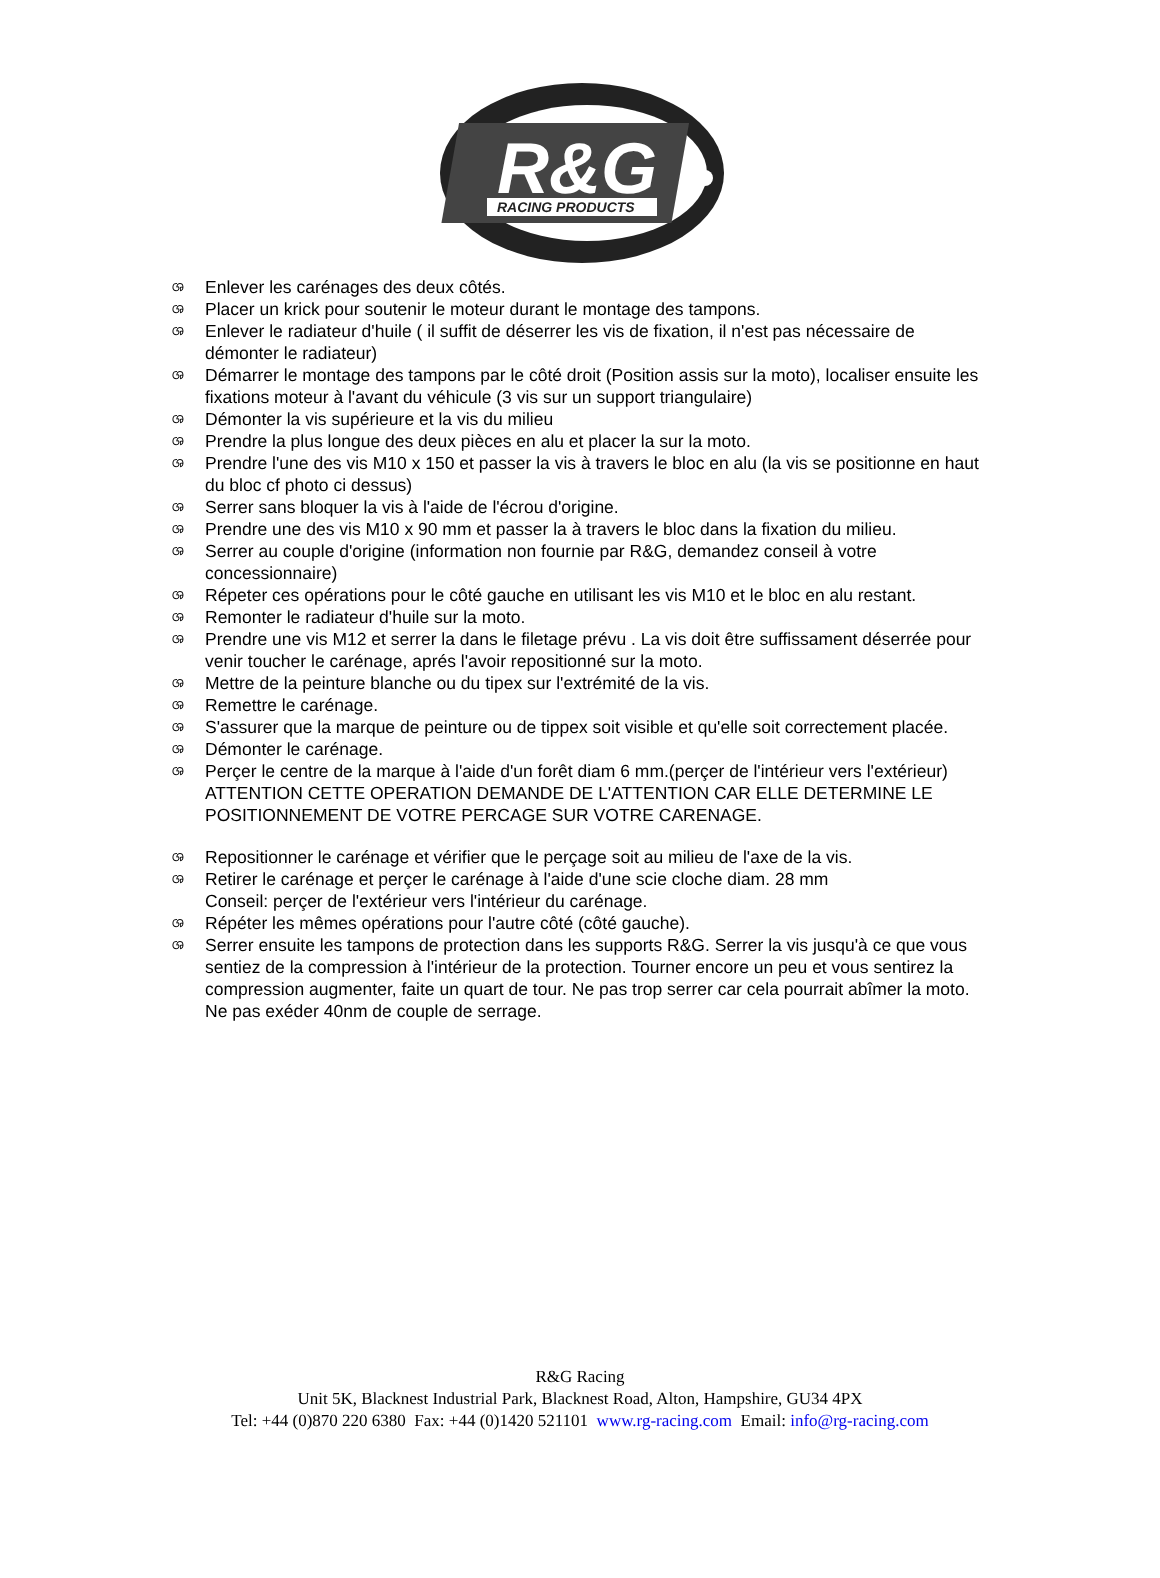R&G
RACING PRODUCTS
ශ Enlever les carénages des deux côtés.
ශ Placer un krick pour soutenir le moteur durant le montage des tampons.
ශ Enlever le radiateur d'huile ( il suffit de déserrer les vis de fixation, il n'est pas nécessaire de démonter le radiateur)
ශ Démarrer le montage des tampons par le côté droit (Position assis sur la moto), localiser ensuite les fixations moteur à l'avant du véhicule (3 vis sur un support triangulaire)
ශ Démonter la vis supérieure et la vis du milieu
ශ Prendre la plus longue des deux pièces en alu et placer la sur la moto.
ශ Prendre l'une des vis M10 x 150 et passer la vis à travers le bloc en alu (la vis se positionne en haut du bloc cf photo ci dessus)
ශ Serrer sans bloquer la vis à l'aide de l'écrou d'origine.
ශ Prendre une des vis M10 x 90 mm et passer la à travers le bloc dans la fixation du milieu.
ශ Serrer au couple d'origine (information non fournie par R&G, demandez conseil à votre concessionnaire)
ශ Répeter ces opérations pour le côté gauche en utilisant les vis M10 et le bloc en alu restant.
ශ Remonter le radiateur d'huile sur la moto.
ශ Prendre une vis M12 et serrer la dans le filetage prévu . La vis doit être suffissament déserrée pour venir toucher le carénage, aprés l'avoir repositionné sur la moto.
ශ Mettre de la peinture blanche ou du tipex sur l'extrémité de la vis.
ශ Remettre le carénage.
ශ S'assurer que la marque de peinture ou de tippex soit visible et qu'elle soit correctement placée.
ශ Démonter le carénage.
ශ Perçer le centre de la marque à l'aide d'un forêt diam 6 mm.(perçer de l'intérieur vers l'extérieur) ATTENTION CETTE OPERATION DEMANDE DE L'ATTENTION CAR ELLE DETERMINE LE POSITIONNEMENT DE VOTRE PERCAGE SUR VOTRE CARENAGE.
ශ Repositionner le carénage et vérifier que le perçage soit au milieu de l'axe de la vis.
ශ Retirer le carénage et perçer le carénage à l'aide d'une scie cloche diam. 28 mm
Conseil: perçer de l'extérieur vers l'intérieur du carénage.
ශ Répéter les mêmes opérations pour l'autre côté (côté gauche).
ශ Serrer ensuite les tampons de protection dans les supports R&G. Serrer la vis jusqu'à ce que vous sentiez de la compression à l'intérieur de la protection. Tourner encore un peu et vous sentirez la compression augmenter, faite un quart de tour. Ne pas trop serrer car cela pourrait abîmer la moto. Ne pas exéder 40nm de couple de serrage.
R&G Racing
Unit 5K, Blacknest Industrial Park, Blacknest Road, Alton, Hampshire, GU34 4PX
Tel: +44 (0)870 220 6380 Fax: +44 (0)1420 521101 www.rg-racing.com Email: info@rg-racing.com